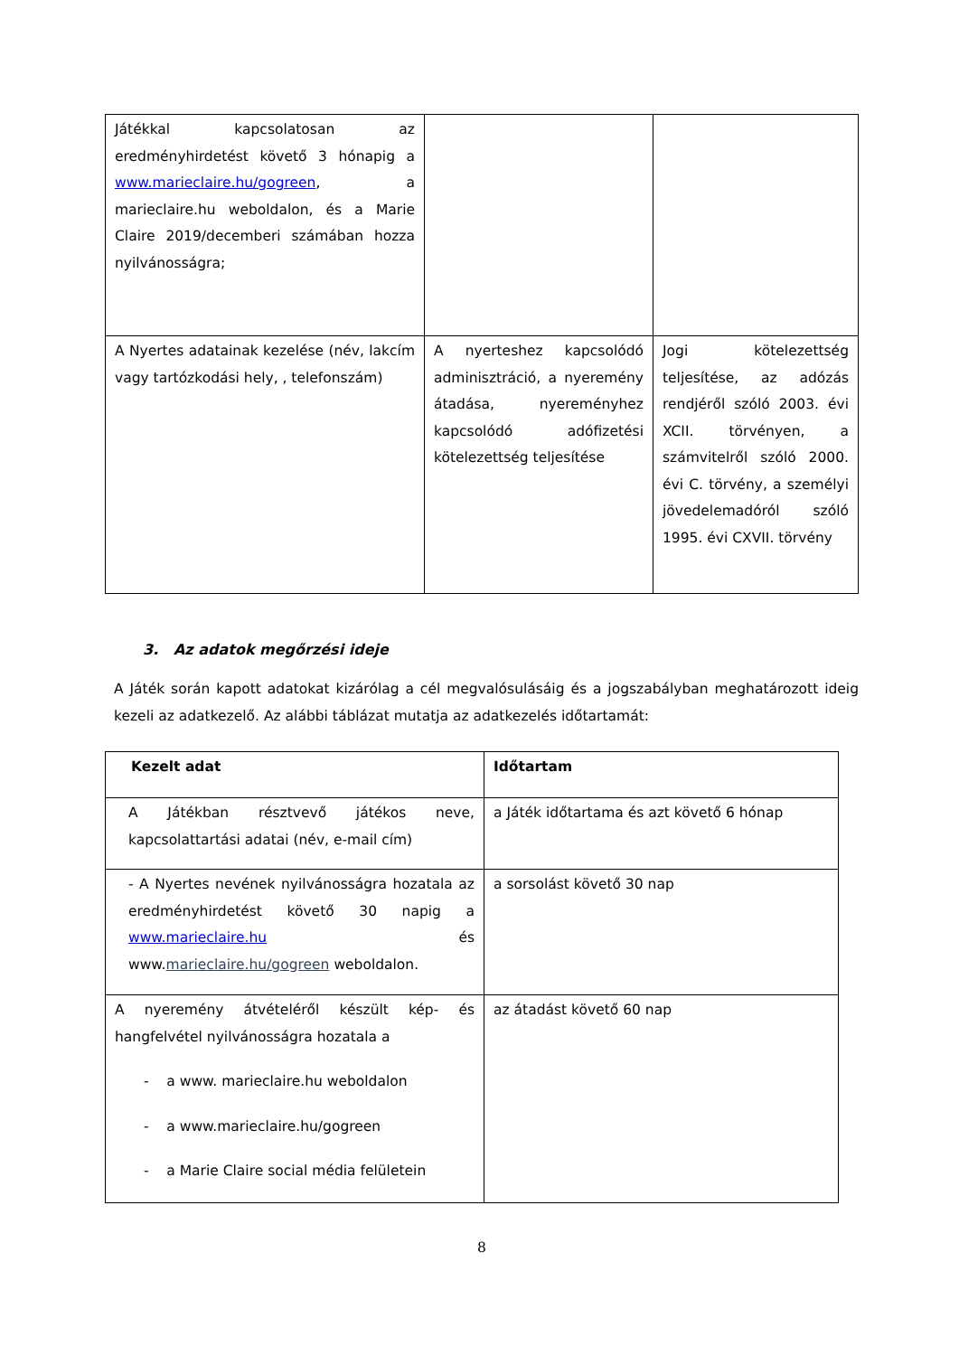| Játékkal kapcsolatosan az eredményhirdetést követő 3 hónapig a www.marieclaire.hu/gogreen , a marieclaire.hu weboldalon, és a Marie Claire 2019/decemberi számában hozza nyilvánosságra; | | |
| A Nyertes adatainak kezelése (név, lakcím vagy tartózkodási hely, , telefonszám) | A nyerteshez kapcsolódó adminisztráció, a nyeremény átadása, nyereményhez kapcsolódó adófizetési kötelezettség teljesítése | Jogi kötelezettség teljesítése, az adózás rendjéről szóló 2003. évi XCII. törvényen, a számvitelről szóló 2000. évi C. törvény, a személyi jövedelemadóról szóló 1995. évi CXVII. törvény |
3. Az adatok megőrzési ideje
A Játék során kapott adatokat kizárólag a cél megvalósulásáig és a jogszabályban meghatározott ideig kezeli az adatkezelő. Az alábbi táblázat mutatja az adatkezelés időtartamát:
| Kezelt adat | Időtartam |
| --- | --- |
| A Játékban résztvevő játékos neve, kapcsolattartási adatai (név, e-mail cím) | a Játék időtartama és azt követő 6 hónap |
| - A Nyertes nevének nyilvánosságra hozatala az eredményhirdetést követő 30 napig a www.marieclaire.hu és www. marieclaire.hu/gogreen weboldalon. | a sorsolást követő 30 nap |
| A nyeremény átvételéről készült kép- és hangfelvétel nyilvánosságra hozatala a - a www. marieclaire.hu weboldalon - a www.marieclaire.hu/gogreen - a Marie Claire social média felületein | az átadást követő 60 nap |
8